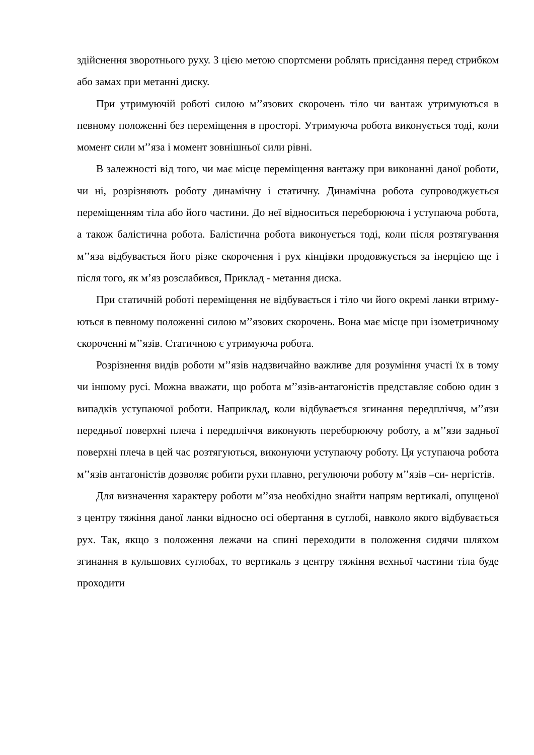здійснення зворотнього руху. З цією метою спортсмени роблять присідання перед стрибком або замах при метанні диску.
При утримуючій роботі силою м’’язових скорочень тіло чи вантаж утримуються в певному положенні без переміщення в просторі. Утримуюча робота виконується тоді, коли момент сили м’’яза і момент зовнішньої сили рівні.
В залежності від того, чи має місце переміщення вантажу при виконанні даної роботи, чи ні, розрізняють роботу динамічну і статичну. Динамічна робота супроводжується переміщенням тіла або його частини. До неї відноситься переборююча і уступаюча робота, а також балістична робота. Балістична робота виконується тоді, коли після розтягування м’’яза відбувається його різке скорочення і рух кінцівки продовжується за інерцією ще і після того, як м’яз розслабився, Приклад - метання диска.
При статичній роботі переміщення не відбувається і тіло чи його окремі ланки втриму- ються в певному положенні силою м’’язових скорочень. Вона має місце при ізометричному скороченні м’’язів. Статичною є утримуюча робота.
Розрізнення видів роботи м’’язів надзвичайно важливе для розуміння участі їх в тому чи іншому русі. Можна вважати, що робота м’’язів-антагоністів представляє собою один з випадків уступаючої роботи. Наприклад, коли відбувається згинання передпліччя, м’’язи передньої поверхні плеча і передпліччя виконують переборюючу роботу, а м’’язи задньої поверхні плеча в цей час розтягуються, виконуючи уступаючу роботу. Ця уступаюча робота м’’язів антагоністів дозволяє робити рухи плавно, регулюючи роботу м’’язів –си- нергістів.
Для визначення характеру роботи м’’яза необхідно знайти напрям вертикалі, опущеної з центру тяжіння даної ланки відносно осі обертання в суглобі, навколо якого відбувається рух. Так, якщо з положення лежачи на спині переходити в положення сидячи шляхом згинання в кульшових суглобах, то вертикаль з центру тяжіння вехньої частини тіла буде проходити